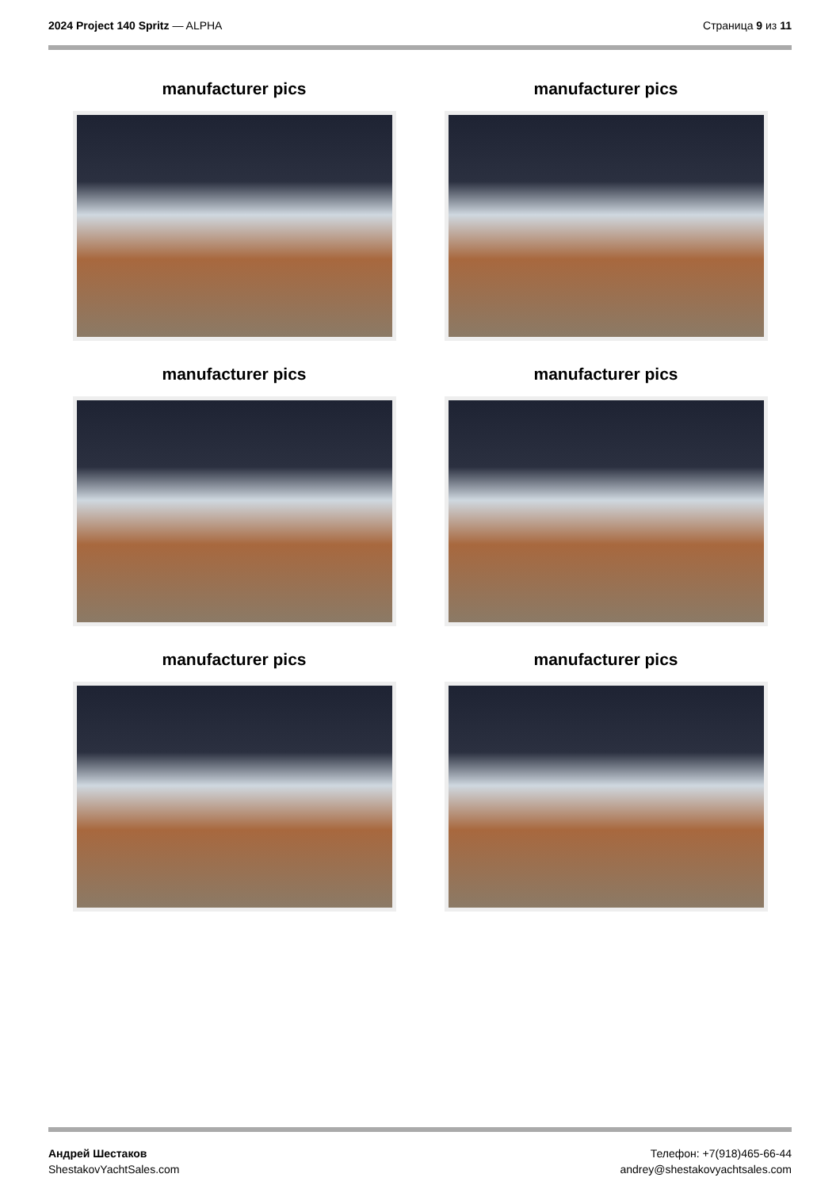2024 Project 140 Spritz — ALPHA
Страница 9 из 11
manufacturer pics
manufacturer pics
manufacturer pics
manufacturer pics
manufacturer pics
manufacturer pics
Андрей Шестаков
ShestakovYachtSales.com
Телефон: +7(918)465-66-44
andrey@shestakovyachtsales.com